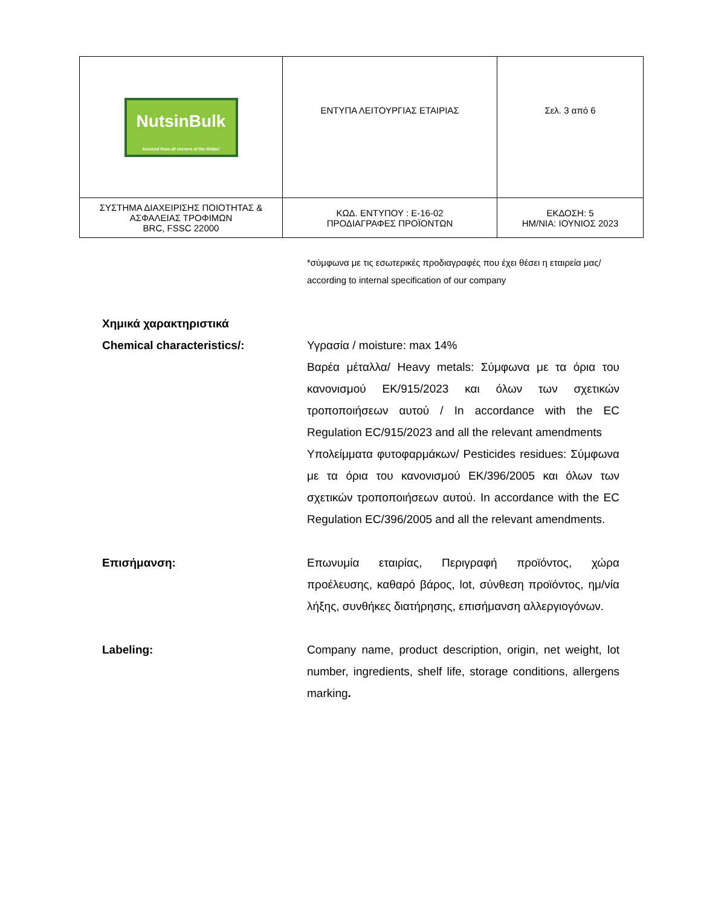| NutsinBulk Sourced from all corners of the Globe! | ΕΝΤΥΠΑ ΛΕΙΤΟΥΡΓΙΑΣ ΕΤΑΙΡΙΑΣ | Σελ. 3 από 6 |
| ΣΥΣΤΗΜΑ ΔΙΑΧΕΙΡΙΣΗΣ ΠΟΙΟΤΗΤΑΣ & ΑΣΦΑΛΕΙΑΣ ΤΡΟΦΙΜΩΝ BRC, FSSC 22000 | ΚΩΔ. ΕΝΤΥΠΟΥ : Ε-16-02 ΠΡΟΔΙΑΓΡΑΦΕΣ ΠΡΟΪΟΝΤΩΝ | ΕΚΔΟΣΗ: 5 ΗΜ/ΝΙΑ: ΙΟΥΝΙΟΣ 2023 |
*σύμφωνα με τις εσωτερικές προδιαγραφές που έχει θέσει η εταιρεία μας/ according to internal specification of our company
Χημικά χαρακτηριστικά
Chemical characteristics/:
Υγρασία / moisture: max 14%
Βαρέα μέταλλα/ Heavy metals: Σύμφωνα με τα όρια του κανονισμού ΕΚ/915/2023 και όλων των σχετικών τροποποιήσεων αυτού / In accordance with the EC Regulation EC/915/2023 and all the relevant amendments
Υπολείμματα φυτοφαρμάκων/ Pesticides residues: Σύμφωνα με τα όρια του κανονισμού ΕΚ/396/2005 και όλων των σχετικών τροποποιήσεων αυτού. In accordance with the EC Regulation EC/396/2005 and all the relevant amendments.
Επισήμανση: Επωνυμία εταιρίας, Περιγραφή προϊόντος, χώρα προέλευσης, καθαρό βάρος, lot, σύνθεση προϊόντος, ημ/νία λήξης, συνθήκες διατήρησης, επισήμανση αλλεργιογόνων.
Labeling: Company name, product description, origin, net weight, lot number, ingredients, shelf life, storage conditions, allergens marking.